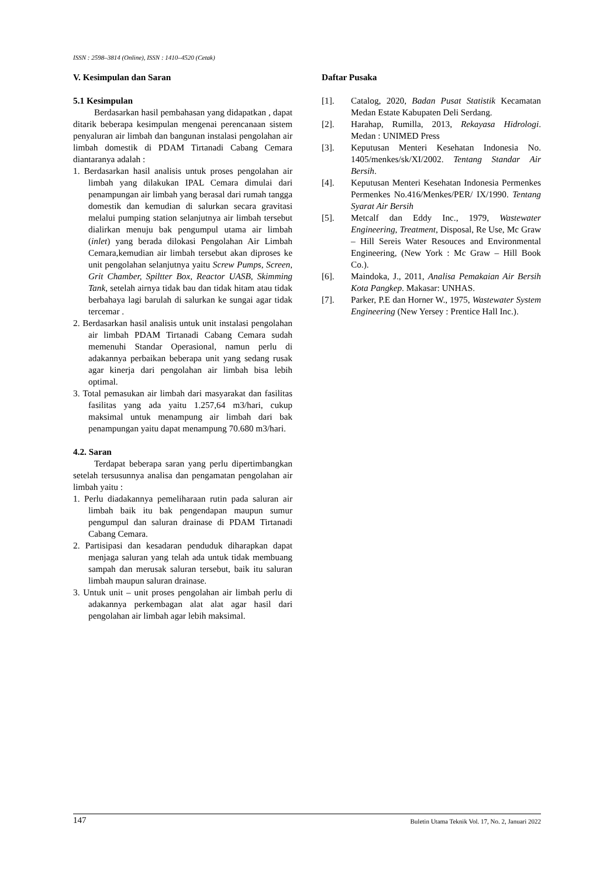ISSN : 2598–3814 (Online), ISSN : 1410–4520 (Cetak)
V. Kesimpulan dan Saran
5.1 Kesimpulan
Berdasarkan hasil pembahasan yang didapatkan , dapat ditarik beberapa kesimpulan mengenai perencanaan sistem penyaluran air limbah dan bangunan instalasi pengolahan air limbah domestik di PDAM Tirtanadi Cabang Cemara diantaranya adalah :
1. Berdasarkan hasil analisis untuk proses pengolahan air limbah yang dilakukan IPAL Cemara dimulai dari penampungan air limbah yang berasal dari rumah tangga domestik dan kemudian di salurkan secara gravitasi melalui pumping station selanjutnya air limbah tersebut dialirkan menuju bak pengumpul utama air limbah (inlet) yang berada dilokasi Pengolahan Air Limbah Cemara,kemudian air limbah tersebut akan diproses ke unit pengolahan selanjutnya yaitu Screw Pumps, Screen, Grit Chamber, Spiltter Box, Reactor UASB, Skimming Tank, setelah airnya tidak bau dan tidak hitam atau tidak berbahaya lagi barulah di salurkan ke sungai agar tidak tercemar .
2. Berdasarkan hasil analisis untuk unit instalasi pengolahan air limbah PDAM Tirtanadi Cabang Cemara sudah memenuhi Standar Operasional, namun perlu di adakannya perbaikan beberapa unit yang sedang rusak agar kinerja dari pengolahan air limbah bisa lebih optimal.
3. Total pemasukan air limbah dari masyarakat dan fasilitas fasilitas yang ada yaitu 1.257,64 m3/hari, cukup maksimal untuk menampung air limbah dari bak penampungan yaitu dapat menampung 70.680 m3/hari.
4.2. Saran
Terdapat beberapa saran yang perlu dipertimbangkan setelah tersusunnya analisa dan pengamatan pengolahan air limbah yaitu :
1. Perlu diadakannya pemeliharaan rutin pada saluran air limbah baik itu bak pengendapan maupun sumur pengumpul dan saluran drainase di PDAM Tirtanadi Cabang Cemara.
2. Partisipasi dan kesadaran penduduk diharapkan dapat menjaga saluran yang telah ada untuk tidak membuang sampah dan merusak saluran tersebut, baik itu saluran limbah maupun saluran drainase.
3. Untuk unit – unit proses pengolahan air limbah perlu di adakannya perkembagan alat alat agar hasil dari pengolahan air limbah agar lebih maksimal.
Daftar Pusaka
[1]. Catalog, 2020, Badan Pusat Statistik Kecamatan Medan Estate Kabupaten Deli Serdang.
[2]. Harahap, Rumilla, 2013, Rekayasa Hidrologi. Medan : UNIMED Press
[3]. Keputusan Menteri Kesehatan Indonesia No. 1405/menkes/sk/XI/2002. Tentang Standar Air Bersih.
[4]. Keputusan Menteri Kesehatan Indonesia Permenkes Permenkes No.416/Menkes/PER/ IX/1990. Tentang Syarat Air Bersih
[5]. Metcalf dan Eddy Inc., 1979, Wastewater Engineering, Treatment, Disposal, Re Use, Mc Graw – Hill Sereis Water Resouces and Environmental Engineering, (New York : Mc Graw – Hill Book Co.).
[6]. Maindoka, J., 2011, Analisa Pemakaian Air Bersih Kota Pangkep. Makasar: UNHAS.
[7]. Parker, P.E dan Horner W., 1975, Wastewater System Engineering (New Yersey : Prentice Hall Inc.).
147 Buletin Utama Teknik Vol. 17, No. 2, Januari 2022